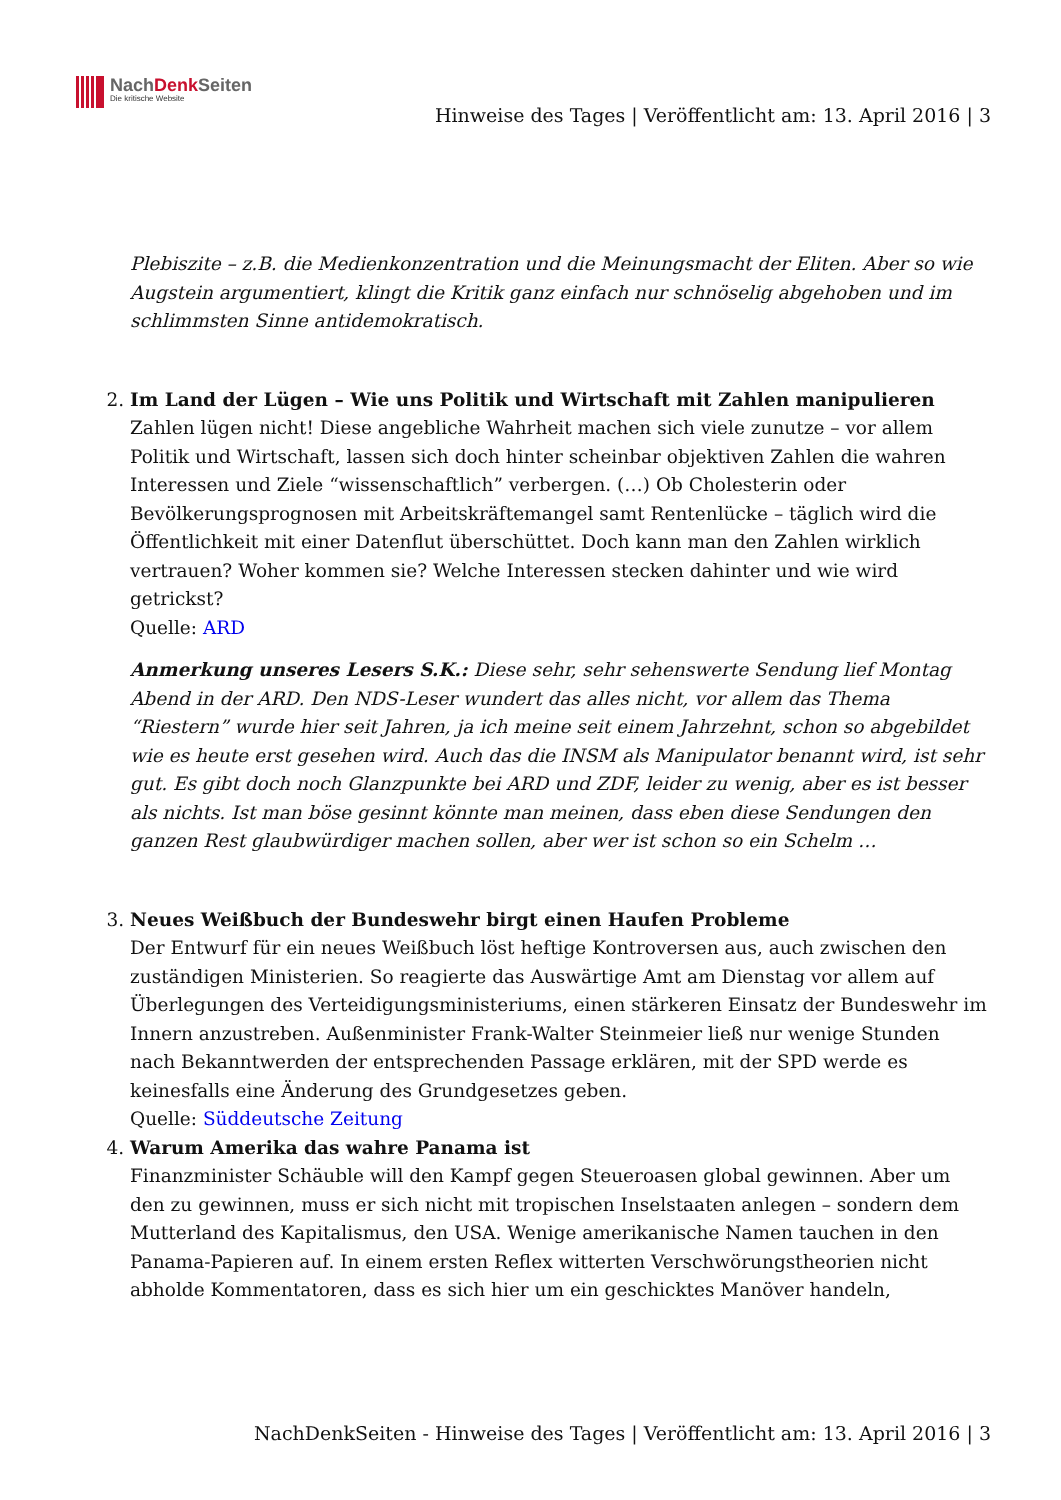NachDenk Seiten
Die kritische Website
Hinweise des Tages | Veröffentlicht am: 13. April 2016 | 3
Plebiszite – z.B. die Medienkonzentration und die Meinungsmacht der Eliten. Aber so wie Augstein argumentiert, klingt die Kritik ganz einfach nur schnöselig abgehoben und im schlimmsten Sinne antidemokratisch.
2. Im Land der Lügen – Wie uns Politik und Wirtschaft mit Zahlen manipulieren
Zahlen lügen nicht! Diese angebliche Wahrheit machen sich viele zunutze – vor allem Politik und Wirtschaft, lassen sich doch hinter scheinbar objektiven Zahlen die wahren Interessen und Ziele “wissenschaftlich” verbergen. (…) Ob Cholesterin oder Bevölkerungsprognosen mit Arbeitskräftemangel samt Rentenlücke – täglich wird die Öffentlichkeit mit einer Datenflut überschüttet. Doch kann man den Zahlen wirklich vertrauen? Woher kommen sie? Welche Interessen stecken dahinter und wie wird getrickst?
Quelle: ARD
Anmerkung unseres Lesers S.K.: Diese sehr, sehr sehenswerte Sendung lief Montag Abend in der ARD. Den NDS-Leser wundert das alles nicht, vor allem das Thema “Riestern” wurde hier seit Jahren, ja ich meine seit einem Jahrzehnt, schon so abgebildet wie es heute erst gesehen wird. Auch das die INSM als Manipulator benannt wird, ist sehr gut. Es gibt doch noch Glanzpunkte bei ARD und ZDF, leider zu wenig, aber es ist besser als nichts. Ist man böse gesinnt könnte man meinen, dass eben diese Sendungen den ganzen Rest glaubwürdiger machen sollen, aber wer ist schon so ein Schelm …
3. Neues Weißbuch der Bundeswehr birgt einen Haufen Probleme
Der Entwurf für ein neues Weißbuch löst heftige Kontroversen aus, auch zwischen den zuständigen Ministerien. So reagierte das Auswärtige Amt am Dienstag vor allem auf Überlegungen des Verteidigungsministeriums, einen stärkeren Einsatz der Bundeswehr im Innern anzustreben. Außenminister Frank-Walter Steinmeier ließ nur wenige Stunden nach Bekanntwerden der entsprechenden Passage erklären, mit der SPD werde es keinesfalls eine Änderung des Grundgesetzes geben.
Quelle: Süddeutsche Zeitung
4. Warum Amerika das wahre Panama ist
Finanzminister Schäuble will den Kampf gegen Steueroasen global gewinnen. Aber um den zu gewinnen, muss er sich nicht mit tropischen Inselstaaten anlegen – sondern dem Mutterland des Kapitalismus, den USA. Wenige amerikanische Namen tauchen in den Panama-Papieren auf. In einem ersten Reflex witterten Verschwörungstheorien nicht abholde Kommentatoren, dass es sich hier um ein geschicktes Manöver handeln,
NachDenkSeiten - Hinweise des Tages | Veröffentlicht am: 13. April 2016 | 3